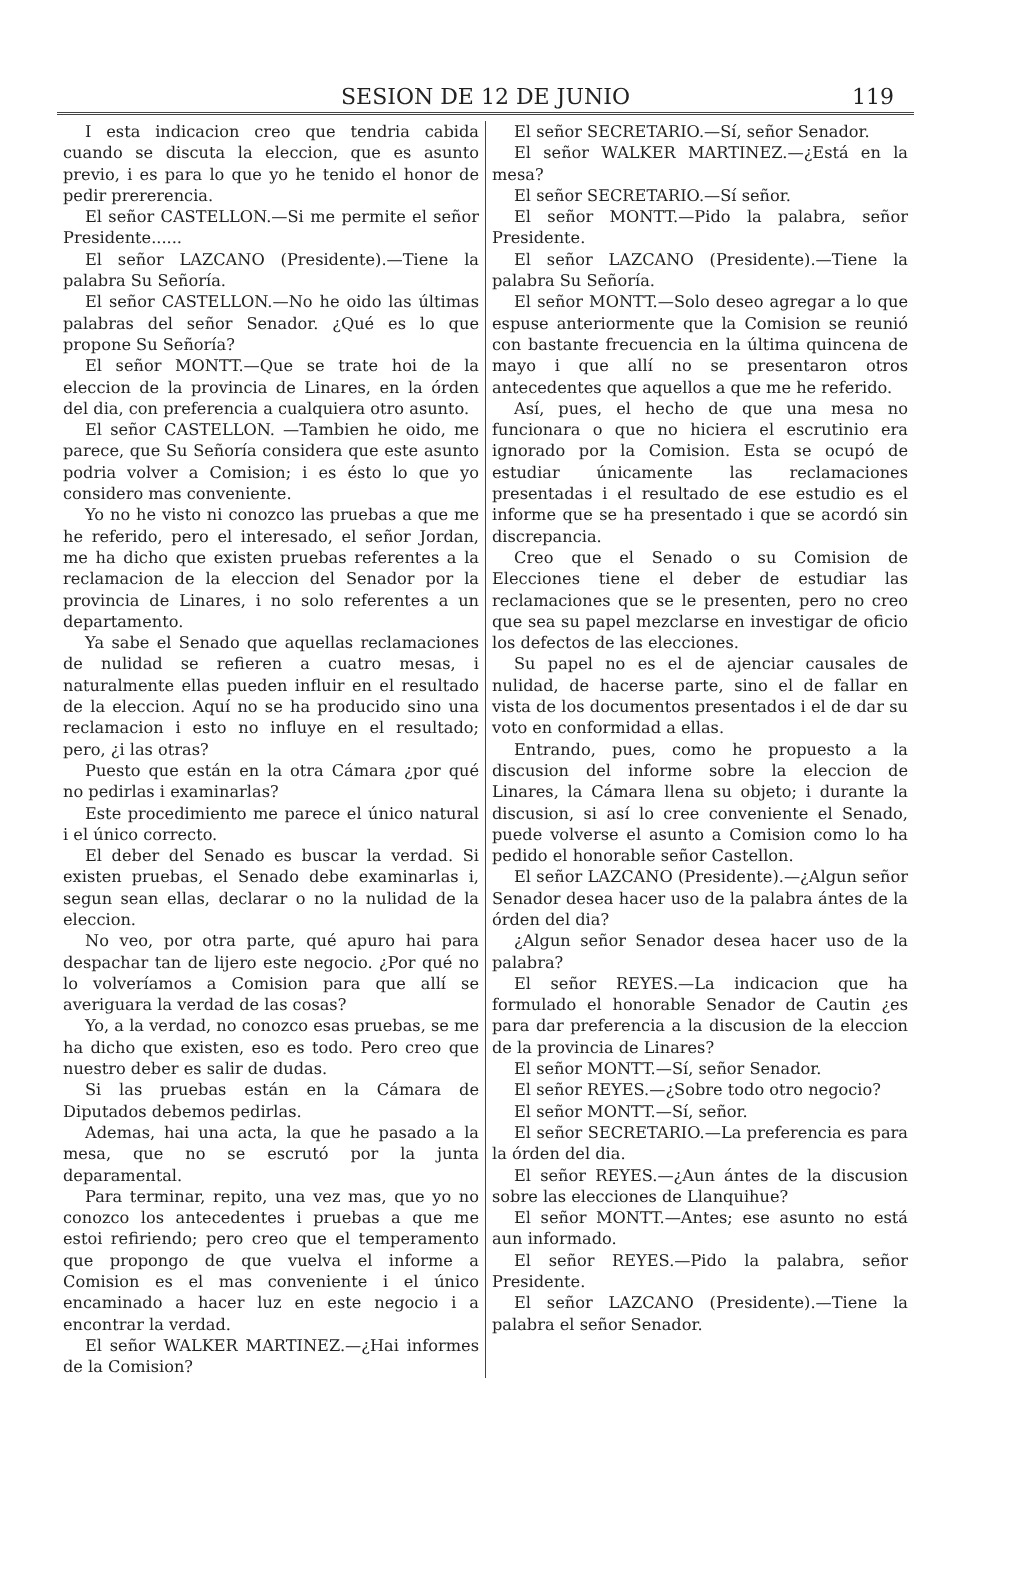SESION DE 12 DE JUNIO
119
I esta indicacion creo que tendria cabida cuando se discuta la eleccion, que es asunto previo, i es para lo que yo he tenido el honor de pedir prererencia.
El señor CASTELLON.—Si me permite el señor Presidente......
El señor LAZCANO (Presidente).—Tiene la palabra Su Señoría.
El señor CASTELLON.—No he oido las últimas palabras del señor Senador. ¿Qué es lo que propone Su Señoría?
El señor MONTT.—Que se trate hoi de la eleccion de la provincia de Linares, en la órden del dia, con preferencia a cualquiera otro asunto.
El señor CASTELLON. —Tambien he oido, me parece, que Su Señoría considera que este asunto podria volver a Comision; i es ésto lo que yo considero mas conveniente.
Yo no he visto ni conozco las pruebas a que me he referido, pero el interesado, el señor Jordan, me ha dicho que existen pruebas referentes a la reclamacion de la eleccion del Senador por la provincia de Linares, i no solo referentes a un departamento.
Ya sabe el Senado que aquellas reclamaciones de nulidad se refieren a cuatro mesas, i naturalmente ellas pueden influir en el resultado de la eleccion. Aquí no se ha producido sino una reclamacion i esto no influye en el resultado; pero, ¿i las otras?
Puesto que están en la otra Cámara ¿por qué no pedirlas i examinarlas?
Este procedimiento me parece el único natural i el único correcto.
El deber del Senado es buscar la verdad. Si existen pruebas, el Senado debe examinarlas i, segun sean ellas, declarar o no la nulidad de la eleccion.
No veo, por otra parte, qué apuro hai para despachar tan de lijero este negocio. ¿Por qué no lo volveríamos a Comision para que allí se averiguara la verdad de las cosas?
Yo, a la verdad, no conozco esas pruebas, se me ha dicho que existen, eso es todo. Pero creo que nuestro deber es salir de dudas.
Si las pruebas están en la Cámara de Diputados debemos pedirlas.
Ademas, hai una acta, la que he pasado a la mesa, que no se escrutó por la junta deparamental.
Para terminar, repito, una vez mas, que yo no conozco los antecedentes i pruebas a que me estoi refiriendo; pero creo que el temperamento que propongo de que vuelva el informe a Comision es el mas conveniente i el único encaminado a hacer luz en este negocio i a encontrar la verdad.
El señor WALKER MARTINEZ.—¿Hai informes de la Comision?
El señor SECRETARIO.—Sí, señor Senador.
El señor WALKER MARTINEZ.—¿Está en la mesa?
El señor SECRETARIO.—Sí señor.
El señor MONTT.—Pido la palabra, señor Presidente.
El señor LAZCANO (Presidente).—Tiene la palabra Su Señoría.
El señor MONTT.—Solo deseo agregar a lo que espuse anteriormente que la Comision se reunió con bastante frecuencia en la última quincena de mayo i que allí no se presentaron otros antecedentes que aquellos a que me he referido.
Así, pues, el hecho de que una mesa no funcionara o que no hiciera el escrutinio era ignorado por la Comision. Esta se ocupó de estudiar únicamente las reclamaciones presentadas i el resultado de ese estudio es el informe que se ha presentado i que se acordó sin discrepancia.
Creo que el Senado o su Comision de Elecciones tiene el deber de estudiar las reclamaciones que se le presenten, pero no creo que sea su papel mezclarse en investigar de oficio los defectos de las elecciones.
Su papel no es el de ajenciar causales de nulidad, de hacerse parte, sino el de fallar en vista de los documentos presentados i el de dar su voto en conformidad a ellas.
Entrando, pues, como he propuesto a la discusion del informe sobre la eleccion de Linares, la Cámara llena su objeto; i durante la discusion, si así lo cree conveniente el Senado, puede volverse el asunto a Comision como lo ha pedido el honorable señor Castellon.
El señor LAZCANO (Presidente).—¿Algun señor Senador desea hacer uso de la palabra ántes de la órden del dia?
¿Algun señor Senador desea hacer uso de la palabra?
El señor REYES.—La indicacion que ha formulado el honorable Senador de Cautin ¿es para dar preferencia a la discusion de la eleccion de la provincia de Linares?
El señor MONTT.—Sí, señor Senador.
El señor REYES.—¿Sobre todo otro negocio?
El señor MONTT.—Sí, señor.
El señor SECRETARIO.—La preferencia es para la órden del dia.
El señor REYES.—¿Aun ántes de la discusion sobre las elecciones de Llanquihue?
El señor MONTT.—Antes; ese asunto no está aun informado.
El señor REYES.—Pido la palabra, señor Presidente.
El señor LAZCANO (Presidente).—Tiene la palabra el señor Senador.